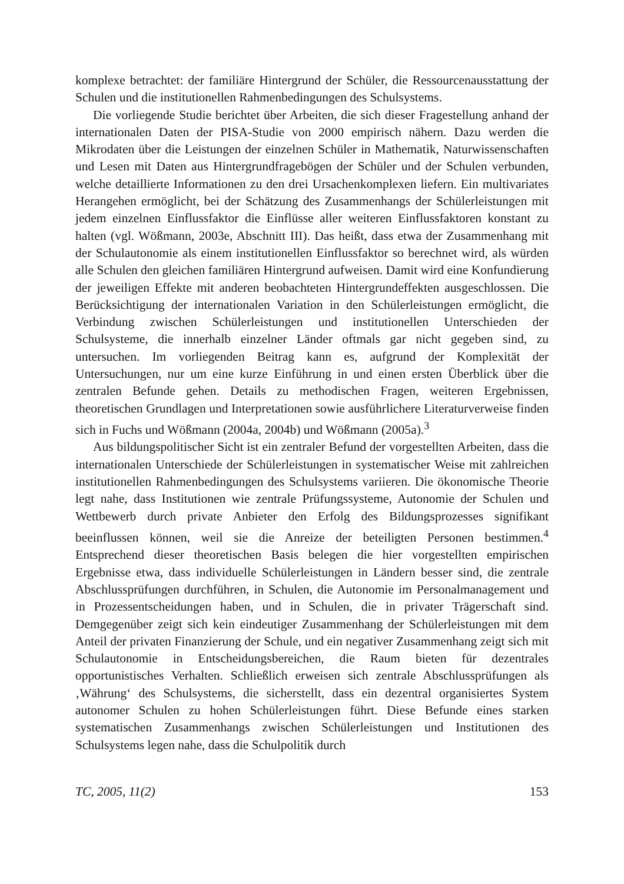komplexe betrachtet: der familiäre Hintergrund der Schüler, die Ressourcenausstattung der Schulen und die institutionellen Rahmenbedingungen des Schulsystems.
Die vorliegende Studie berichtet über Arbeiten, die sich dieser Fragestellung anhand der internationalen Daten der PISA-Studie von 2000 empirisch nähern. Dazu werden die Mikrodaten über die Leistungen der einzelnen Schüler in Mathematik, Naturwissenschaften und Lesen mit Daten aus Hintergrundfragebögen der Schüler und der Schulen verbunden, welche detaillierte Informationen zu den drei Ursachenkomplexen liefern. Ein multivariates Herangehen ermöglicht, bei der Schätzung des Zusammenhangs der Schülerleistungen mit jedem einzelnen Einflussfaktor die Einflüsse aller weiteren Einflussfaktoren konstant zu halten (vgl. Wößmann, 2003e, Abschnitt III). Das heißt, dass etwa der Zusammenhang mit der Schulautonomie als einem institutionellen Einflussfaktor so berechnet wird, als würden alle Schulen den gleichen familiären Hintergrund aufweisen. Damit wird eine Konfundierung der jeweiligen Effekte mit anderen beobachteten Hintergrundeffekten ausgeschlossen. Die Berücksichtigung der internationalen Variation in den Schülerleistungen ermöglicht, die Verbindung zwischen Schülerleistungen und institutionellen Unterschieden der Schulsysteme, die innerhalb einzelner Länder oftmals gar nicht gegeben sind, zu untersuchen. Im vorliegenden Beitrag kann es, aufgrund der Komplexität der Untersuchungen, nur um eine kurze Einführung in und einen ersten Überblick über die zentralen Befunde gehen. Details zu methodischen Fragen, weiteren Ergebnissen, theoretischen Grundlagen und Interpretationen sowie ausführlichere Literaturverweise finden sich in Fuchs und Wößmann (2004a, 2004b) und Wößmann (2005a).<sup>3</sup>
Aus bildungspolitischer Sicht ist ein zentraler Befund der vorgestellten Arbeiten, dass die internationalen Unterschiede der Schülerleistungen in systematischer Weise mit zahlreichen institutionellen Rahmenbedingungen des Schulsystems variieren. Die ökonomische Theorie legt nahe, dass Institutionen wie zentrale Prüfungssysteme, Autonomie der Schulen und Wettbewerb durch private Anbieter den Erfolg des Bildungsprozesses signifikant beeinflussen können, weil sie die Anreize der beteiligten Personen bestimmen.<sup>4</sup> Entsprechend dieser theoretischen Basis belegen die hier vorgestellten empirischen Ergebnisse etwa, dass individuelle Schülerleistungen in Ländern besser sind, die zentrale Abschlussprüfungen durchführen, in Schulen, die Autonomie im Personalmanagement und in Prozessentscheidungen haben, und in Schulen, die in privater Trägerschaft sind. Demgegenüber zeigt sich kein eindeutiger Zusammenhang der Schülerleistungen mit dem Anteil der privaten Finanzierung der Schule, und ein negativer Zusammenhang zeigt sich mit Schulautonomie in Entscheidungsbereichen, die Raum bieten für dezentrales opportunistisches Verhalten. Schließlich erweisen sich zentrale Abschlussprüfungen als ‚Währung‘ des Schulsystems, die sicherstellt, dass ein dezentral organisiertes System autonomer Schulen zu hohen Schülerleistungen führt. Diese Befunde eines starken systematischen Zusammenhangs zwischen Schülerleistungen und Institutionen des Schulsystems legen nahe, dass die Schulpolitik durch
TC, 2005, 11(2) 153